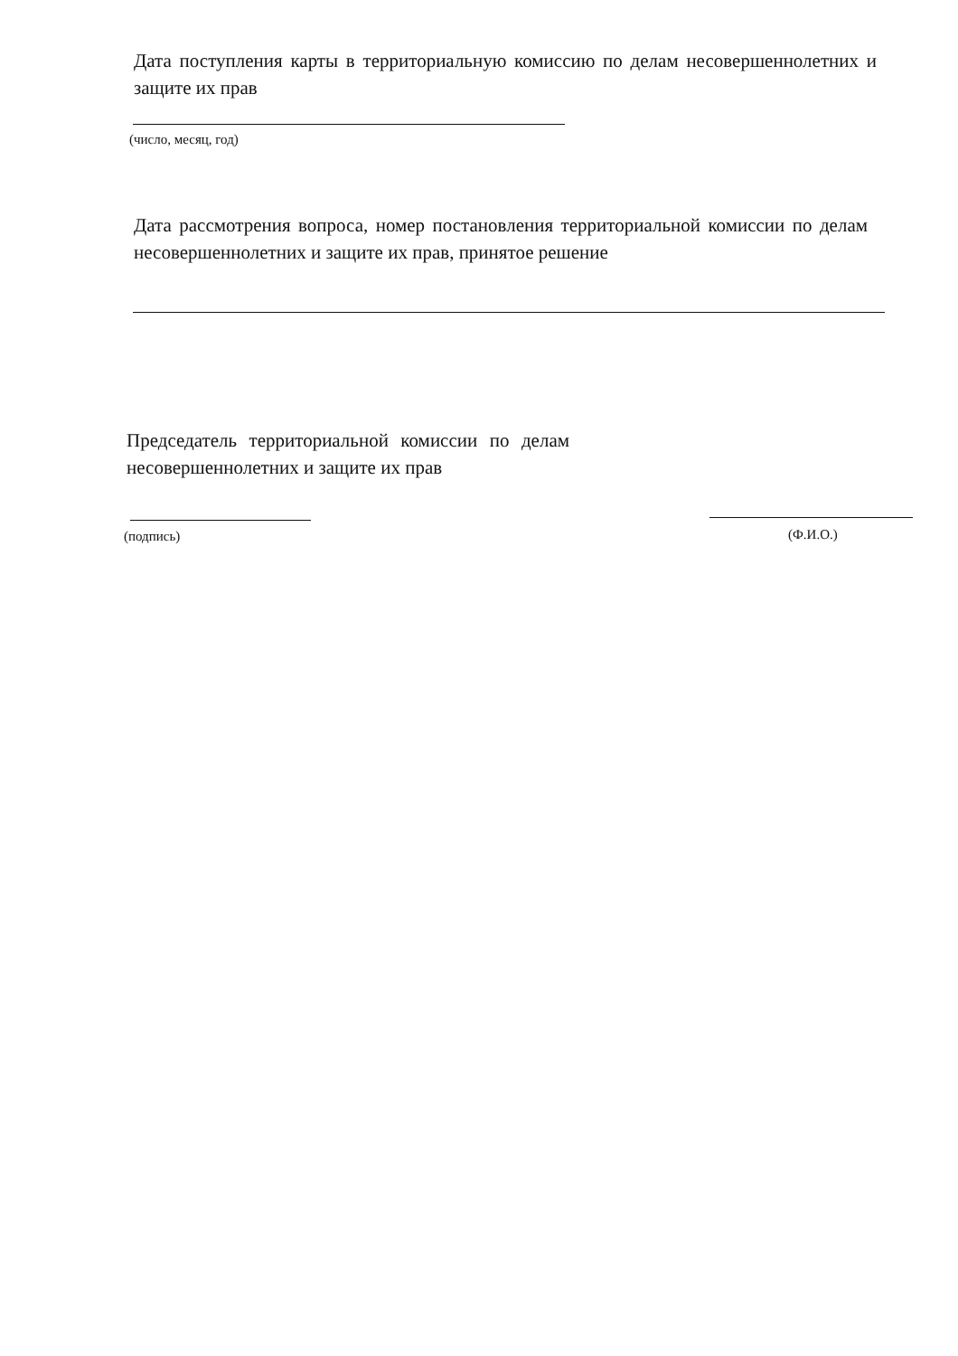Дата поступления карты в территориальную комиссию по делам несовершеннолетних и защите их прав
(число, месяц, год)
Дата рассмотрения вопроса, номер постановления территориальной комиссии по делам несовершеннолетних и защите их прав, принятое решение
Председатель территориальной комиссии по делам несовершеннолетних и защите их прав
(подпись) (Ф.И.О.)